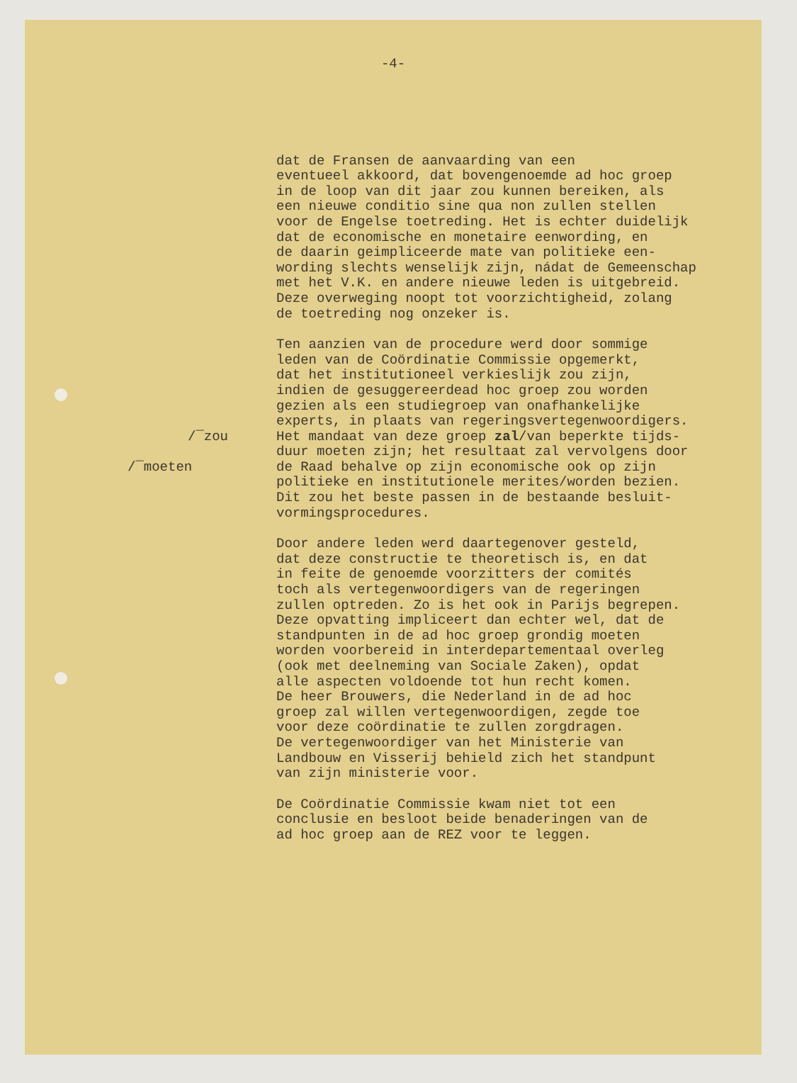-4-
dat de Fransen de aanvaarding van een
eventueel akkoord, dat bovengenoemde ad hoc groep
in de loop van dit jaar zou kunnen bereiken, als
een nieuwe conditio sine qua non zullen stellen
voor de Engelse toetreding. Het is echter duidelijk
dat de economische en monetaire eenwording, en
de daarin geimpliceerde mate van politieke een-
wording slechts wenselijk zijn, nádat de Gemeenschap
met het V.K. en andere nieuwe leden is uitgebreid.
Deze overweging noopt tot voorzichtigheid, zolang
de toetreding nog onzeker is.
/‾zou
/‾moeten
Ten aanzien van de procedure werd door sommige
leden van de Coördinatie Commissie opgemerkt,
dat het institutioneel verkieslijk zou zijn,
indien de gesuggereerdead hoc groep zou worden
gezien als een studiegroep van onafhankelijke
experts, in plaats van regeringsvertegenwoordigers.
Het mandaat van deze groep zal/van beperkte tijds-
duur moeten zijn; het resultaat zal vervolgens door
de Raad behalve op zijn economische ook op zijn
politieke en institutionele merites/worden bezien.
Dit zou het beste passen in de bestaande besluit-
vormingsprocedures.
Door andere leden werd daartegenover gesteld,
dat deze constructie te theoretisch is, en dat
in feite de genoemde voorzitters der comités
toch als vertegenwoordigers van de regeringen
zullen optreden. Zo is het ook in Parijs begrepen.
Deze opvatting impliceert dan echter wel, dat de
standpunten in de ad hoc groep grondig moeten
worden voorbereid in interdepartementaal overleg
(ook met deelneming van Sociale Zaken), opdat
alle aspecten voldoende tot hun recht komen.
De heer Brouwers, die Nederland in de ad hoc
groep zal willen vertegenwoordigen, zegde toe
voor deze coördinatie te zullen zorgdragen.
De vertegenwoordiger van het Ministerie van
Landbouw en Visserij behield zich het standpunt
van zijn ministerie voor.
De Coördinatie Commissie kwam niet tot een
conclusie en besloot beide benaderingen van de
ad hoc groep aan de REZ voor te leggen.